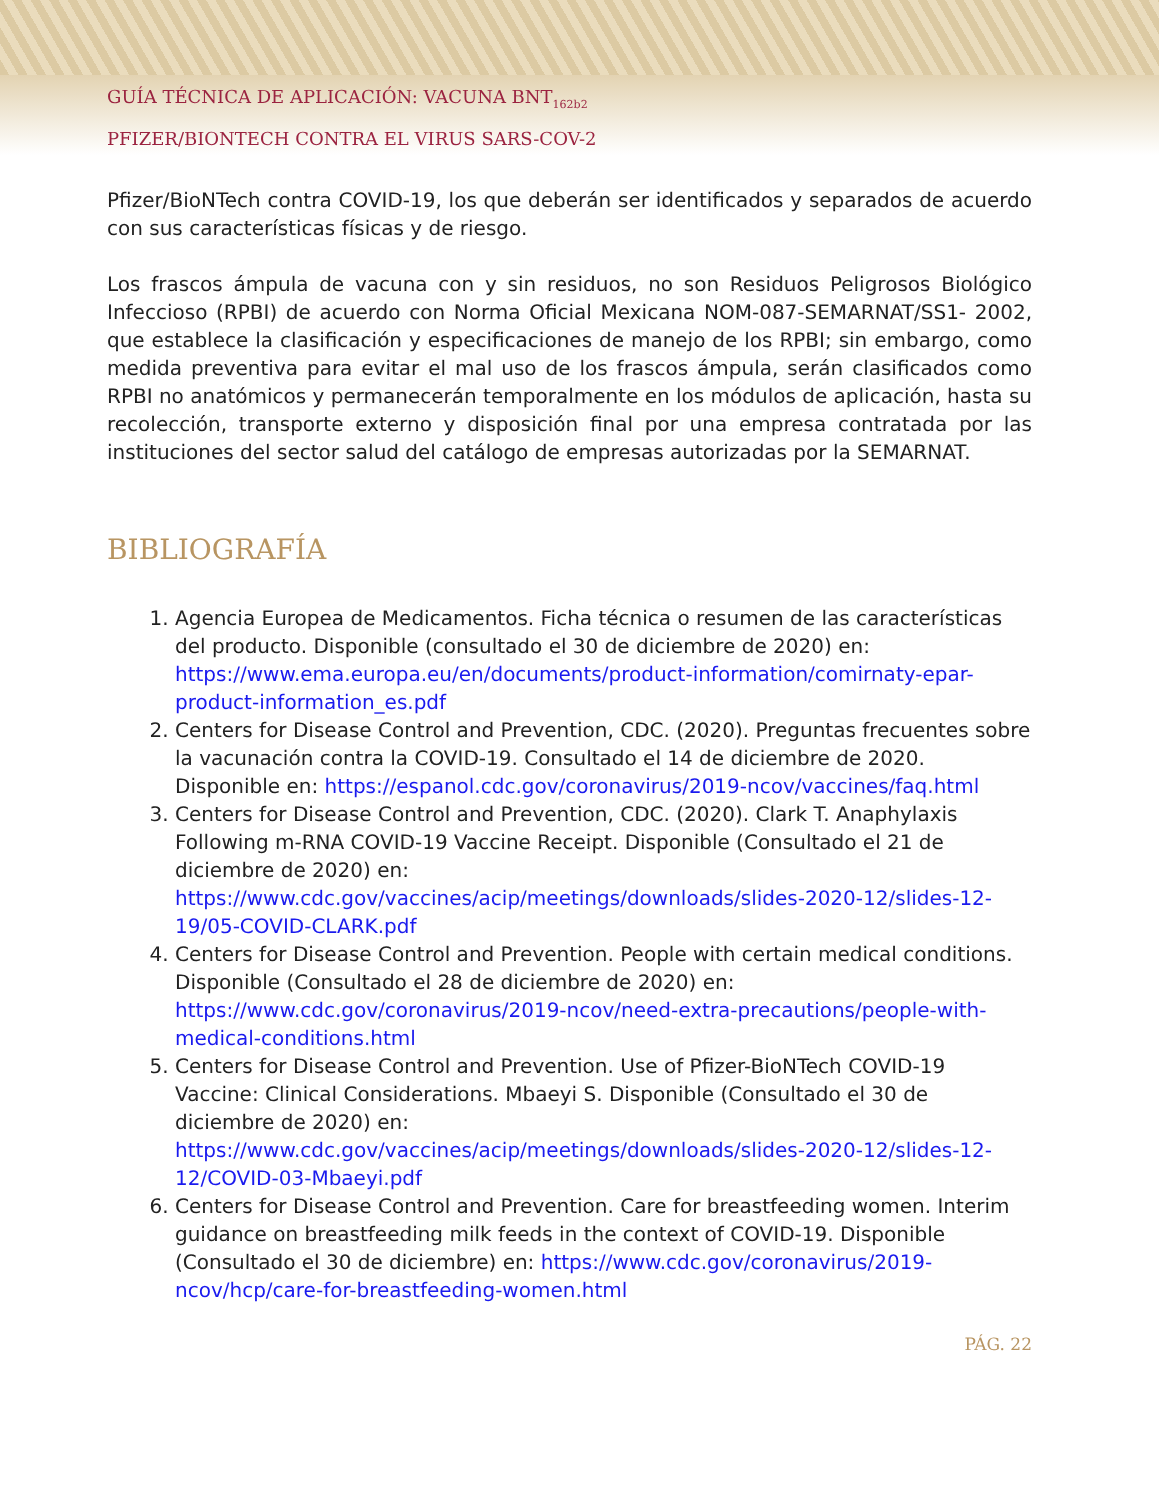GUÍA TÉCNICA DE APLICACIÓN: VACUNA BNT<sub>162b2</sub>
PFIZER/BIONTECH CONTRA EL VIRUS SARS-COV-2
Pfizer/BioNTech contra COVID-19, los que deberán ser identificados y separados de acuerdo con sus características físicas y de riesgo.
Los frascos ámpula de vacuna con y sin residuos, no son Residuos Peligrosos Biológico Infeccioso (RPBI) de acuerdo con Norma Oficial Mexicana NOM-087-SEMARNAT/SS1- 2002, que establece la clasificación y especificaciones de manejo de los RPBI; sin embargo, como medida preventiva para evitar el mal uso de los frascos ámpula, serán clasificados como RPBI no anatómicos y permanecerán temporalmente en los módulos de aplicación, hasta su recolección, transporte externo y disposición final por una empresa contratada por las instituciones del sector salud del catálogo de empresas autorizadas por la SEMARNAT.
BIBLIOGRAFÍA
1. Agencia Europea de Medicamentos. Ficha técnica o resumen de las características del producto. Disponible (consultado el 30 de diciembre de 2020) en: https://www.ema.europa.eu/en/documents/product-information/comirnaty-epar-product-information_es.pdf
2. Centers for Disease Control and Prevention, CDC. (2020). Preguntas frecuentes sobre la vacunación contra la COVID-19. Consultado el 14 de diciembre de 2020. Disponible en: https://espanol.cdc.gov/coronavirus/2019-ncov/vaccines/faq.html
3. Centers for Disease Control and Prevention, CDC. (2020). Clark T. Anaphylaxis Following m-RNA COVID-19 Vaccine Receipt. Disponible (Consultado el 21 de diciembre de 2020) en: https://www.cdc.gov/vaccines/acip/meetings/downloads/slides-2020-12/slides-12-19/05-COVID-CLARK.pdf
4. Centers for Disease Control and Prevention. People with certain medical conditions. Disponible (Consultado el 28 de diciembre de 2020) en: https://www.cdc.gov/coronavirus/2019-ncov/need-extra-precautions/people-with-medical-conditions.html
5. Centers for Disease Control and Prevention. Use of Pfizer-BioNTech COVID-19 Vaccine: Clinical Considerations. Mbaeyi S. Disponible (Consultado el 30 de diciembre de 2020) en: https://www.cdc.gov/vaccines/acip/meetings/downloads/slides-2020-12/slides-12-12/COVID-03-Mbaeyi.pdf
6. Centers for Disease Control and Prevention. Care for breastfeeding women. Interim guidance on breastfeeding milk feeds in the context of COVID-19. Disponible (Consultado el 30 de diciembre) en: https://www.cdc.gov/coronavirus/2019-ncov/hcp/care-for-breastfeeding-women.html
PÁG. 22